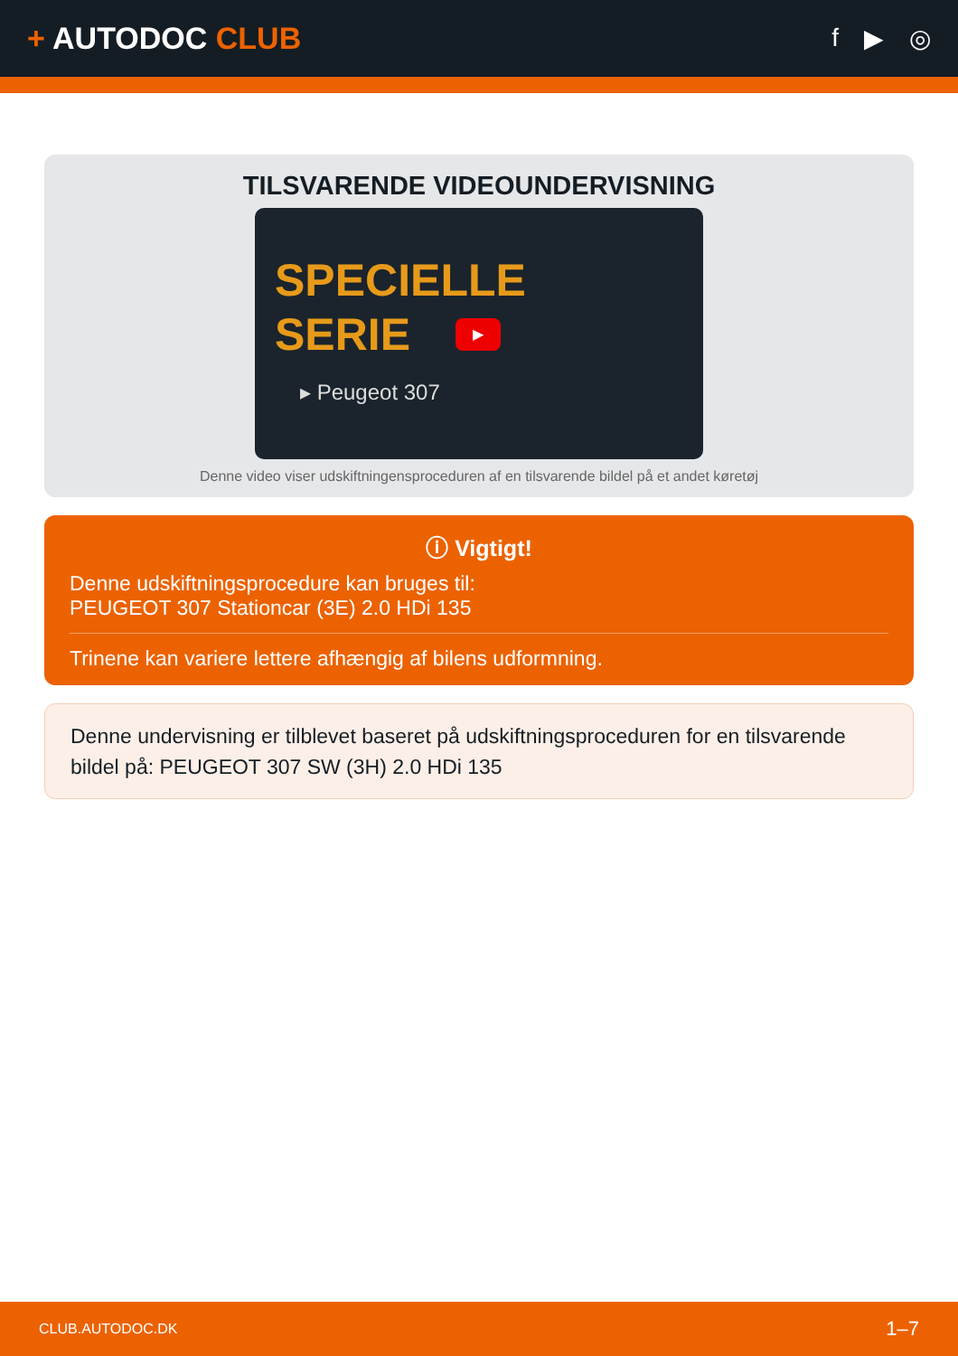+ AUTODOC CLUB
f ▶ ◎
TILSVARENDE VIDEOUNDERVISNING
SPECIELLE
SERIE
▶
▸ Peugeot 307
Denne video viser udskiftningensproceduren af en tilsvarende bildel på et andet køretøj
ⓘ Vigtigt!
Denne udskiftningsprocedure kan bruges til:
PEUGEOT 307 Stationcar (3E) 2.0 HDi 135
Trinene kan variere lettere afhængig af bilens udformning.
Denne undervisning er tilblevet baseret på udskiftningsproceduren for en tilsvarende bildel på: PEUGEOT 307 SW (3H) 2.0 HDi 135
CLUB.AUTODOC.DK 1–7